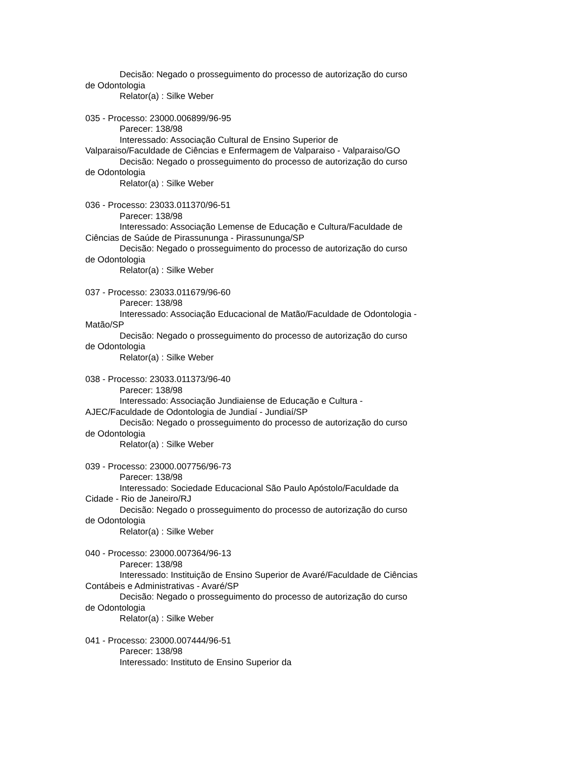Decisão: Negado o prosseguimento do processo de autorização do curso de Odontologia
Relator(a) : Silke Weber
035 - Processo: 23000.006899/96-95
Parecer: 138/98
Interessado: Associação Cultural de Ensino Superior de Valparaiso/Faculdade de Ciências e Enfermagem de Valparaiso - Valparaiso/GO
Decisão: Negado o prosseguimento do processo de autorização do curso de Odontologia
Relator(a) : Silke Weber
036 - Processo: 23033.011370/96-51
Parecer: 138/98
Interessado: Associação Lemense de Educação e Cultura/Faculdade de Ciências de Saúde de Pirassununga - Pirassununga/SP
Decisão: Negado o prosseguimento do processo de autorização do curso de Odontologia
Relator(a) : Silke Weber
037 - Processo: 23033.011679/96-60
Parecer: 138/98
Interessado: Associação Educacional de Matão/Faculdade de Odontologia - Matão/SP
Decisão: Negado o prosseguimento do processo de autorização do curso de Odontologia
Relator(a) : Silke Weber
038 - Processo: 23033.011373/96-40
Parecer: 138/98
Interessado: Associação Jundiaiense de Educação e Cultura - AJEC/Faculdade de Odontologia de Jundiaí - Jundiaí/SP
Decisão: Negado o prosseguimento do processo de autorização do curso de Odontologia
Relator(a) : Silke Weber
039 - Processo: 23000.007756/96-73
Parecer: 138/98
Interessado: Sociedade Educacional São Paulo Apóstolo/Faculdade da Cidade - Rio de Janeiro/RJ
Decisão: Negado o prosseguimento do processo de autorização do curso de Odontologia
Relator(a) : Silke Weber
040 - Processo: 23000.007364/96-13
Parecer: 138/98
Interessado: Instituição de Ensino Superior de Avaré/Faculdade de Ciências Contábeis e Administrativas - Avaré/SP
Decisão: Negado o prosseguimento do processo de autorização do curso de Odontologia
Relator(a) : Silke Weber
041 - Processo: 23000.007444/96-51
Parecer: 138/98
Interessado: Instituto de Ensino Superior da